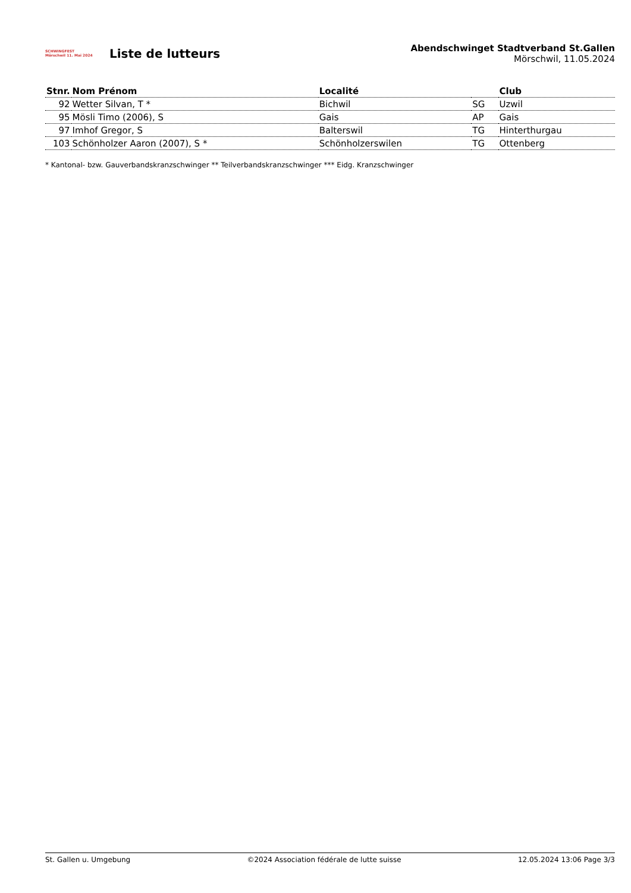SCHWINGFEST
Mörschwil 11. Mai 2024
Liste de lutteurs
Abendschwinget Stadtverband St.Gallen
Mörschwil, 11.05.2024
| Stnr. | Nom Prénom | Localité | | Club |
| --- | --- | --- | --- | --- |
| 92 | Wetter Silvan, T * | Bichwil | SG | Uzwil |
| 95 | Mösli Timo (2006), S | Gais | AP | Gais |
| 97 | Imhof Gregor, S | Balterswil | TG | Hinterthurgau |
| 103 | Schönholzer Aaron (2007), S * | Schönholzerswilen | TG | Ottenberg |
* Kantonal- bzw. Gauverbandskranzschwinger ** Teilverbandskranzschwinger *** Eidg. Kranzschwinger
St. Gallen u. Umgebung ©2024 Association fédérale de lutte suisse 12.05.2024 13:06 Page 3/3